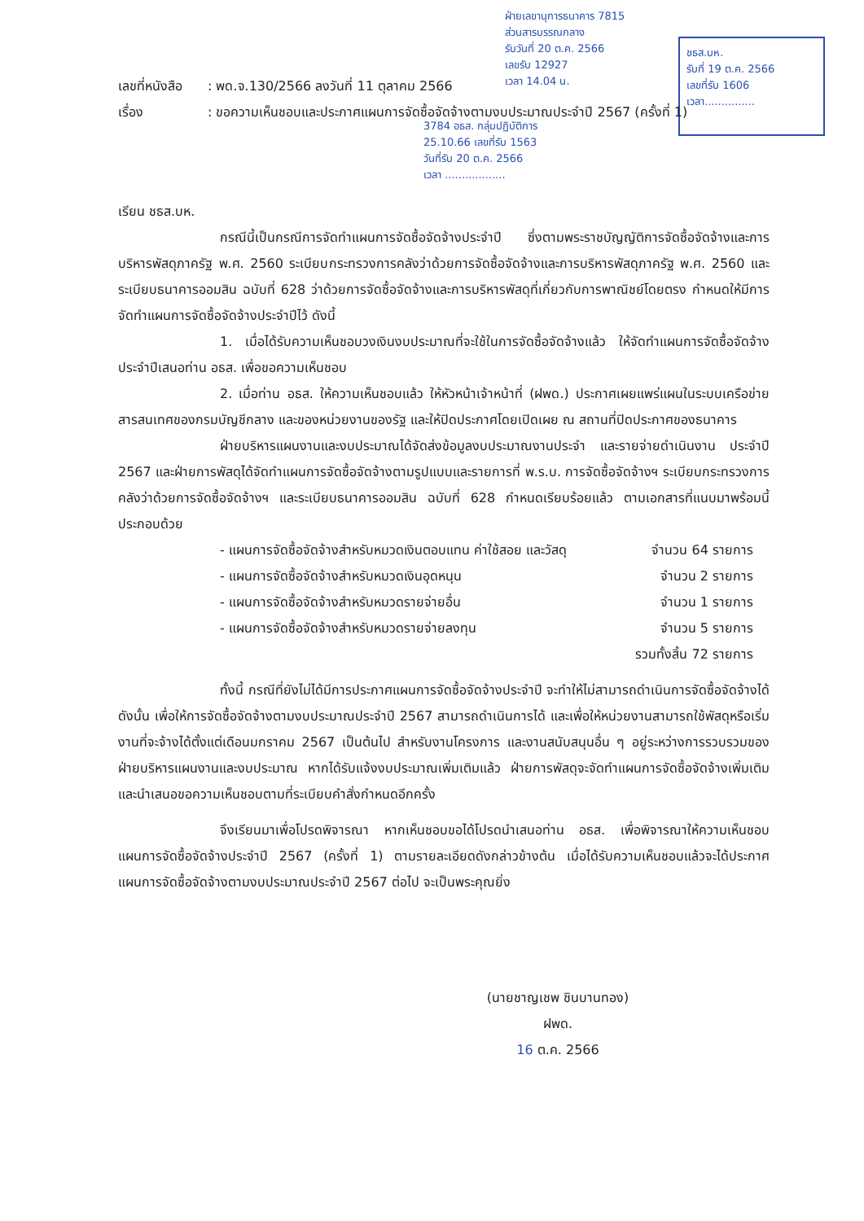ฝ่ายเลขานุการธนาคาร 7815
ส่วนสารบรรณกลาง
รับวันที่ 20 ต.ค. 2566
เลขรับ 12927
เวลา 14.04 น.
ชธส.บห.
รับที่ 19 ต.ค. 2566
เลขที่รับ 1606
เวลา...............
3784 อธส. กลุ่มปฏิบัติการ
25.10.66 เลขที่รับ 1563
วันที่รับ 20 ต.ค. 2566
เวลา ..................
เลขที่หนังสือ: พด.จ.130/2566 ลงวันที่ 11 ตุลาคม 2566
เรื่อง: ขอความเห็นชอบและประกาศแผนการจัดซื้อจัดจ้างตามงบประมาณประจำปี 2567 (ครั้งที่ 1)
เรียน ชธส.บห.
กรณีนี้เป็นกรณีการจัดทำแผนการจัดซื้อจัดจ้างประจำปี ซึ่งตามพระราชบัญญัติการจัดซื้อจัดจ้างและการบริหารพัสดุภาครัฐ พ.ศ. 2560 ระเบียบกระทรวงการคลังว่าด้วยการจัดซื้อจัดจ้างและการบริหารพัสดุภาครัฐ พ.ศ. 2560 และระเบียบธนาคารออมสิน ฉบับที่ 628 ว่าด้วยการจัดซื้อจัดจ้างและการบริหารพัสดุที่เกี่ยวกับการพาณิชย์โดยตรง กำหนดให้มีการจัดทำแผนการจัดซื้อจัดจ้างประจำปีไว้ ดังนี้
1. เมื่อได้รับความเห็นชอบวงเงินงบประมาณที่จะใช้ในการจัดซื้อจัดจ้างแล้ว ให้จัดทำแผนการจัดซื้อจัดจ้างประจำปีเสนอท่าน อธส. เพื่อขอความเห็นชอบ
2. เมื่อท่าน อธส. ให้ความเห็นชอบแล้ว ให้หัวหน้าเจ้าหน้าที่ (ฝพด.) ประกาศเผยแพร่แผนในระบบเครือข่ายสารสนเทศของกรมบัญชีกลาง และของหน่วยงานของรัฐ และให้ปิดประกาศโดยเปิดเผย ณ สถานที่ปิดประกาศของธนาคาร
ฝ่ายบริหารแผนงานและงบประมาณได้จัดส่งข้อมูลงบประมาณงานประจำ และรายจ่ายดำเนินงาน ประจำปี 2567 และฝ่ายการพัสดุได้จัดทำแผนการจัดซื้อจัดจ้างตามรูปแบบและรายการที่ พ.ร.บ. การจัดซื้อจัดจ้างฯ ระเบียบกระทรวงการคลังว่าด้วยการจัดซื้อจัดจ้างฯ และระเบียบธนาคารออมสิน ฉบับที่ 628 กำหนดเรียบร้อยแล้ว ตามเอกสารที่แนบมาพร้อมนี้ ประกอบด้วย
- แผนการจัดซื้อจัดจ้างสำหรับหมวดเงินตอบแทน ค่าใช้สอย และวัสดุ จำนวน 64 รายการ
- แผนการจัดซื้อจัดจ้างสำหรับหมวดเงินอุดหนุน จำนวน 2 รายการ
- แผนการจัดซื้อจัดจ้างสำหรับหมวดรายจ่ายอื่น จำนวน 1 รายการ
- แผนการจัดซื้อจัดจ้างสำหรับหมวดรายจ่ายลงทุน จำนวน 5 รายการ
รวมทั้งสิ้น 72 รายการ
ทั้งนี้ กรณีที่ยังไม่ได้มีการประกาศแผนการจัดซื้อจัดจ้างประจำปี จะทำให้ไม่สามารถดำเนินการจัดซื้อจัดจ้างได้ ดังนั้น เพื่อให้การจัดซื้อจัดจ้างตามงบประมาณประจำปี 2567 สามารถดำเนินการได้ และเพื่อให้หน่วยงานสามารถใช้พัสดุหรือเริ่มงานที่จะจ้างได้ตั้งแต่เดือนมกราคม 2567 เป็นต้นไป สำหรับงานโครงการ และงานสนับสนุนอื่น ๆ อยู่ระหว่างการรวบรวมของฝ่ายบริหารแผนงานและงบประมาณ หากได้รับแจ้งงบประมาณเพิ่มเติมแล้ว ฝ่ายการพัสดุจะจัดทำแผนการจัดซื้อจัดจ้างเพิ่มเติม และนำเสนอขอความเห็นชอบตามที่ระเบียบคำสั่งกำหนดอีกครั้ง
จึงเรียนมาเพื่อโปรดพิจารณา หากเห็นชอบขอได้โปรดนำเสนอท่าน อธส. เพื่อพิจารณาให้ความเห็นชอบแผนการจัดซื้อจัดจ้างประจำปี 2567 (ครั้งที่ 1) ตามรายละเอียดดังกล่าวข้างต้น เมื่อได้รับความเห็นชอบแล้วจะได้ประกาศแผนการจัดซื้อจัดจ้างตามงบประมาณประจำปี 2567 ต่อไป จะเป็นพระคุณยิ่ง
(นายชาญเชพ ชินบานทอง)
ฝพด.
16 ต.ค. 2566